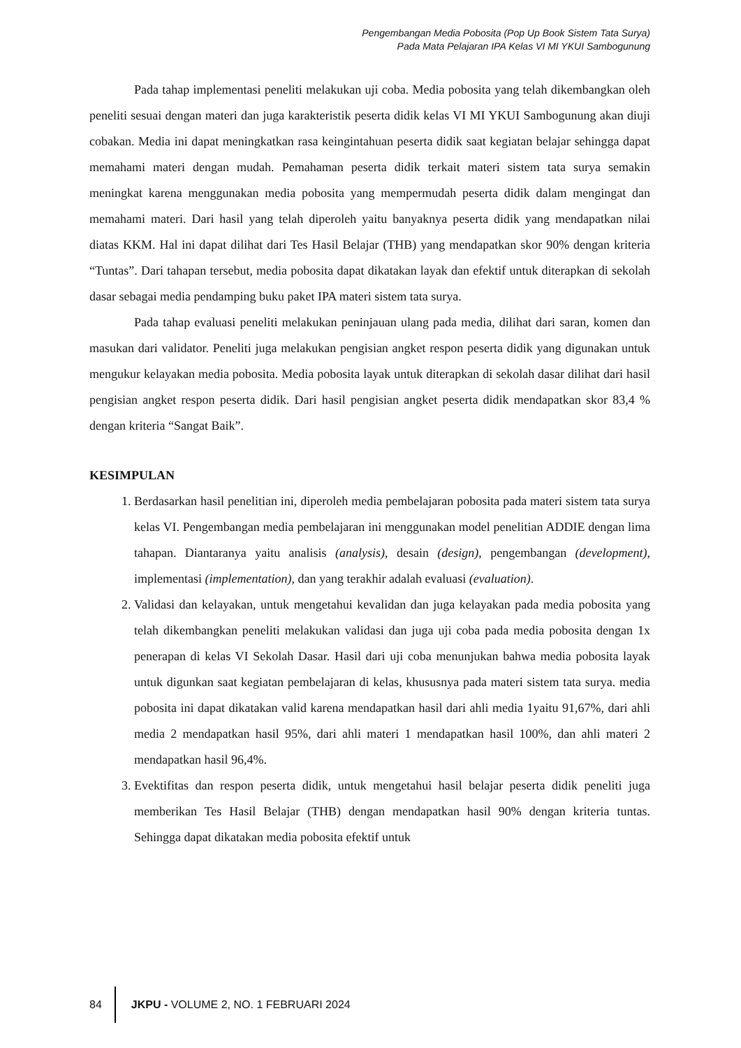Pengembangan Media Pobosita (Pop Up Book Sistem Tata Surya)
Pada Mata Pelajaran IPA Kelas VI MI YKUI Sambogunung
Pada tahap implementasi peneliti melakukan uji coba. Media pobosita yang telah dikembangkan oleh peneliti sesuai dengan materi dan juga karakteristik peserta didik kelas VI MI YKUI Sambogunung akan diuji cobakan. Media ini dapat meningkatkan rasa keingintahuan peserta didik saat kegiatan belajar sehingga dapat memahami materi dengan mudah. Pemahaman peserta didik terkait materi sistem tata surya semakin meningkat karena menggunakan media pobosita yang mempermudah peserta didik dalam mengingat dan memahami materi. Dari hasil yang telah diperoleh yaitu banyaknya peserta didik yang mendapatkan nilai diatas KKM. Hal ini dapat dilihat dari Tes Hasil Belajar (THB) yang mendapatkan skor 90% dengan kriteria “Tuntas”. Dari tahapan tersebut, media pobosita dapat dikatakan layak dan efektif untuk diterapkan di sekolah dasar sebagai media pendamping buku paket IPA materi sistem tata surya.
Pada tahap evaluasi peneliti melakukan peninjauan ulang pada media, dilihat dari saran, komen dan masukan dari validator. Peneliti juga melakukan pengisian angket respon peserta didik yang digunakan untuk mengukur kelayakan media pobosita. Media pobosita layak untuk diterapkan di sekolah dasar dilihat dari hasil pengisian angket respon peserta didik. Dari hasil pengisian angket peserta didik mendapatkan skor 83,4 % dengan kriteria “Sangat Baik”.
KESIMPULAN
1. Berdasarkan hasil penelitian ini, diperoleh media pembelajaran pobosita pada materi sistem tata surya kelas VI. Pengembangan media pembelajaran ini menggunakan model penelitian ADDIE dengan lima tahapan. Diantaranya yaitu analisis (analysis), desain (design), pengembangan (development), implementasi (implementation), dan yang terakhir adalah evaluasi (evaluation).
2. Validasi dan kelayakan, untuk mengetahui kevalidan dan juga kelayakan pada media pobosita yang telah dikembangkan peneliti melakukan validasi dan juga uji coba pada media pobosita dengan 1x penerapan di kelas VI Sekolah Dasar. Hasil dari uji coba menunjukan bahwa media pobosita layak untuk digunkan saat kegiatan pembelajaran di kelas, khususnya pada materi sistem tata surya. media pobosita ini dapat dikatakan valid karena mendapatkan hasil dari ahli media 1yaitu 91,67%, dari ahli media 2 mendapatkan hasil 95%, dari ahli materi 1 mendapatkan hasil 100%, dan ahli materi 2 mendapatkan hasil 96,4%.
3. Evektifitas dan respon peserta didik, untuk mengetahui hasil belajar peserta didik peneliti juga memberikan Tes Hasil Belajar (THB) dengan mendapatkan hasil 90% dengan kriteria tuntas. Sehingga dapat dikatakan media pobosita efektif untuk
84 JKPU - VOLUME 2, NO. 1 FEBRUARI 2024